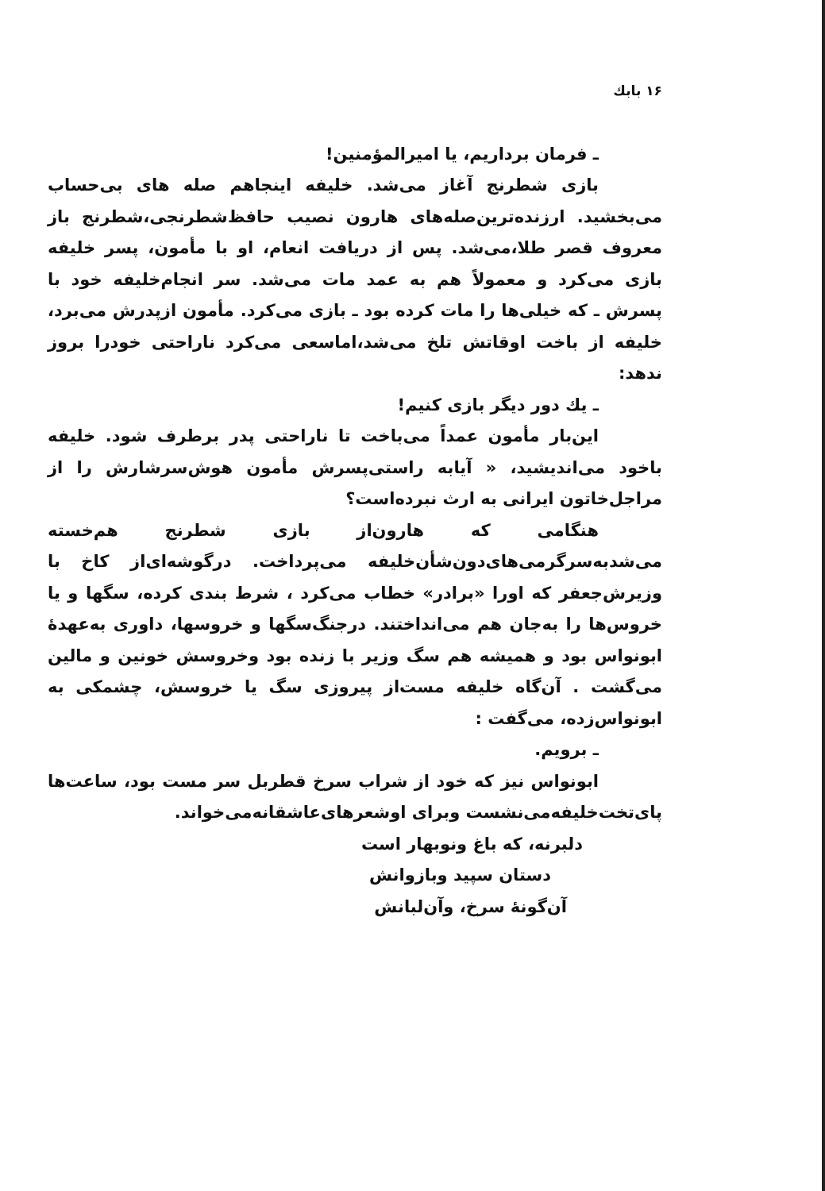۱۶ بابك
ـ فرمان برداریم، یا امیرالمؤمنین!
بازی شطرنج آغاز می‌شد. خلیفه اینجاهم صله های بی‌حساب می‌بخشید. ارزنده‌ترین‌صله‌های هارون نصیب حافظ‌شطرنجی،شطرنج باز معروف قصر طلا،می‌شد. پس از دریافت انعام، او با مأمون، پسر خلیفه بازی می‌کرد و معمولاً هم به عمد مات می‌شد. سر انجام‌خلیفه خود با پسرش ـ که خیلی‌ها را مات کرده بود ـ بازی می‌کرد. مأمون ازپدرش می‌برد، خلیفه از باخت اوقاتش تلخ می‌شد،اماسعی می‌کرد ناراحتی خودرا بروز ندهد:
ـ یك دور دیگر بازی کنیم!
این‌بار مأمون عمداً می‌باخت تا ناراحتی پدر برطرف شود. خلیفه باخود می‌اندیشید، « آیابه راستی‌پسرش مأمون هوش‌سرشارش را از مراجل‌خاتون ایرانی به ارث نبرده‌است؟
هنگامی که هارون‌از بازی شطرنج هم‌خسته می‌شدبه‌سرگرمی‌های‌دون‌شأن‌خلیفه می‌پرداخت. درگوشه‌ای‌از کاخ با وزیرش‌جعفر که اورا «برادر» خطاب می‌کرد ، شرط بندی کرده، سگها و یا خروس‌ها را به‌جان هم می‌انداختند. درجنگ‌سگها و خروسها، داوری به‌عهدهٔ ابونواس بود و همیشه هم سگ وزیر با زنده بود وخروسش خونین و مالین می‌گشت . آن‌گاه خلیفه مست‌از پیروزی سگ یا خروسش، چشمکی به ابونواس‌زده، می‌گفت :
ـ برویم.
ابونواس نیز که خود از شراب سرخ قطربل سر مست بود، ساعت‌ها پای‌تخت‌خلیفه‌می‌نشست وبرای اوشعرهای‌عاشقانه‌می‌خواند.
دلبرنه، که باغ ونوبهار است
دستان سپید وبازوانش
آن‌گونهٔ سرخ، وآن‌لبانش